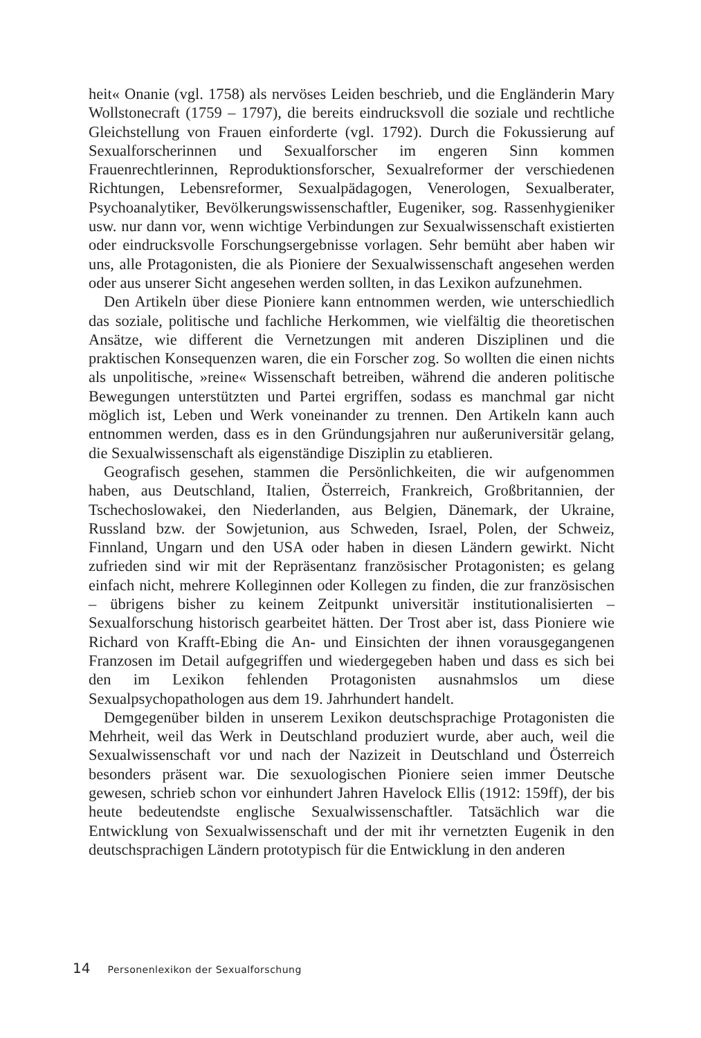heit« Onanie (vgl. 1758) als nervöses Leiden beschrieb, und die Engländerin Mary Wollstonecraft (1759 – 1797), die bereits eindrucksvoll die soziale und rechtliche Gleichstellung von Frauen einforderte (vgl. 1792). Durch die Fokussierung auf Sexualforscherinnen und Sexualforscher im engeren Sinn kommen Frauenrechtlerinnen, Reproduktionsforscher, Sexualreformer der verschiedenen Richtungen, Lebensreformer, Sexualpädagogen, Venerologen, Sexualberater, Psychoanalytiker, Bevölkerungswissenschaftler, Eugeniker, sog. Rassenhygieniker usw. nur dann vor, wenn wichtige Verbindungen zur Sexualwissenschaft existierten oder eindrucksvolle Forschungsergebnisse vorlagen. Sehr bemüht aber haben wir uns, alle Protagonisten, die als Pioniere der Sexualwissenschaft angesehen werden oder aus unserer Sicht angesehen werden sollten, in das Lexikon aufzunehmen.
Den Artikeln über diese Pioniere kann entnommen werden, wie unterschiedlich das soziale, politische und fachliche Herkommen, wie vielfältig die theoretischen Ansätze, wie different die Vernetzungen mit anderen Disziplinen und die praktischen Konsequenzen waren, die ein Forscher zog. So wollten die einen nichts als unpolitische, »reine« Wissenschaft betreiben, während die anderen politische Bewegungen unterstützten und Partei ergriffen, sodass es manchmal gar nicht möglich ist, Leben und Werk voneinander zu trennen. Den Artikeln kann auch entnommen werden, dass es in den Gründungsjahren nur außeruniversitär gelang, die Sexualwissenschaft als eigenständige Disziplin zu etablieren.
Geografisch gesehen, stammen die Persönlichkeiten, die wir aufgenommen haben, aus Deutschland, Italien, Österreich, Frankreich, Großbritannien, der Tschechoslowakei, den Niederlanden, aus Belgien, Dänemark, der Ukraine, Russland bzw. der Sowjetunion, aus Schweden, Israel, Polen, der Schweiz, Finnland, Ungarn und den USA oder haben in diesen Ländern gewirkt. Nicht zufrieden sind wir mit der Repräsentanz französischer Protagonisten; es gelang einfach nicht, mehrere Kolleginnen oder Kollegen zu finden, die zur französischen – übrigens bisher zu keinem Zeitpunkt universitär institutionalisierten – Sexualforschung historisch gearbeitet hätten. Der Trost aber ist, dass Pioniere wie Richard von Krafft-Ebing die An- und Einsichten der ihnen vorausgegangenen Franzosen im Detail aufgegriffen und wiedergegeben haben und dass es sich bei den im Lexikon fehlenden Protagonisten ausnahmslos um diese Sexualpsychopathologen aus dem 19. Jahrhundert handelt.
Demgegenüber bilden in unserem Lexikon deutschsprachige Protagonisten die Mehrheit, weil das Werk in Deutschland produziert wurde, aber auch, weil die Sexualwissenschaft vor und nach der Nazizeit in Deutschland und Österreich besonders präsent war. Die sexuologischen Pioniere seien immer Deutsche gewesen, schrieb schon vor einhundert Jahren Havelock Ellis (1912: 159ff), der bis heute bedeutendste englische Sexualwissenschaftler. Tatsächlich war die Entwicklung von Sexualwissenschaft und der mit ihr vernetzten Eugenik in den deutschsprachigen Ländern prototypisch für die Entwicklung in den anderen
14 Personenlexikon der Sexualforschung